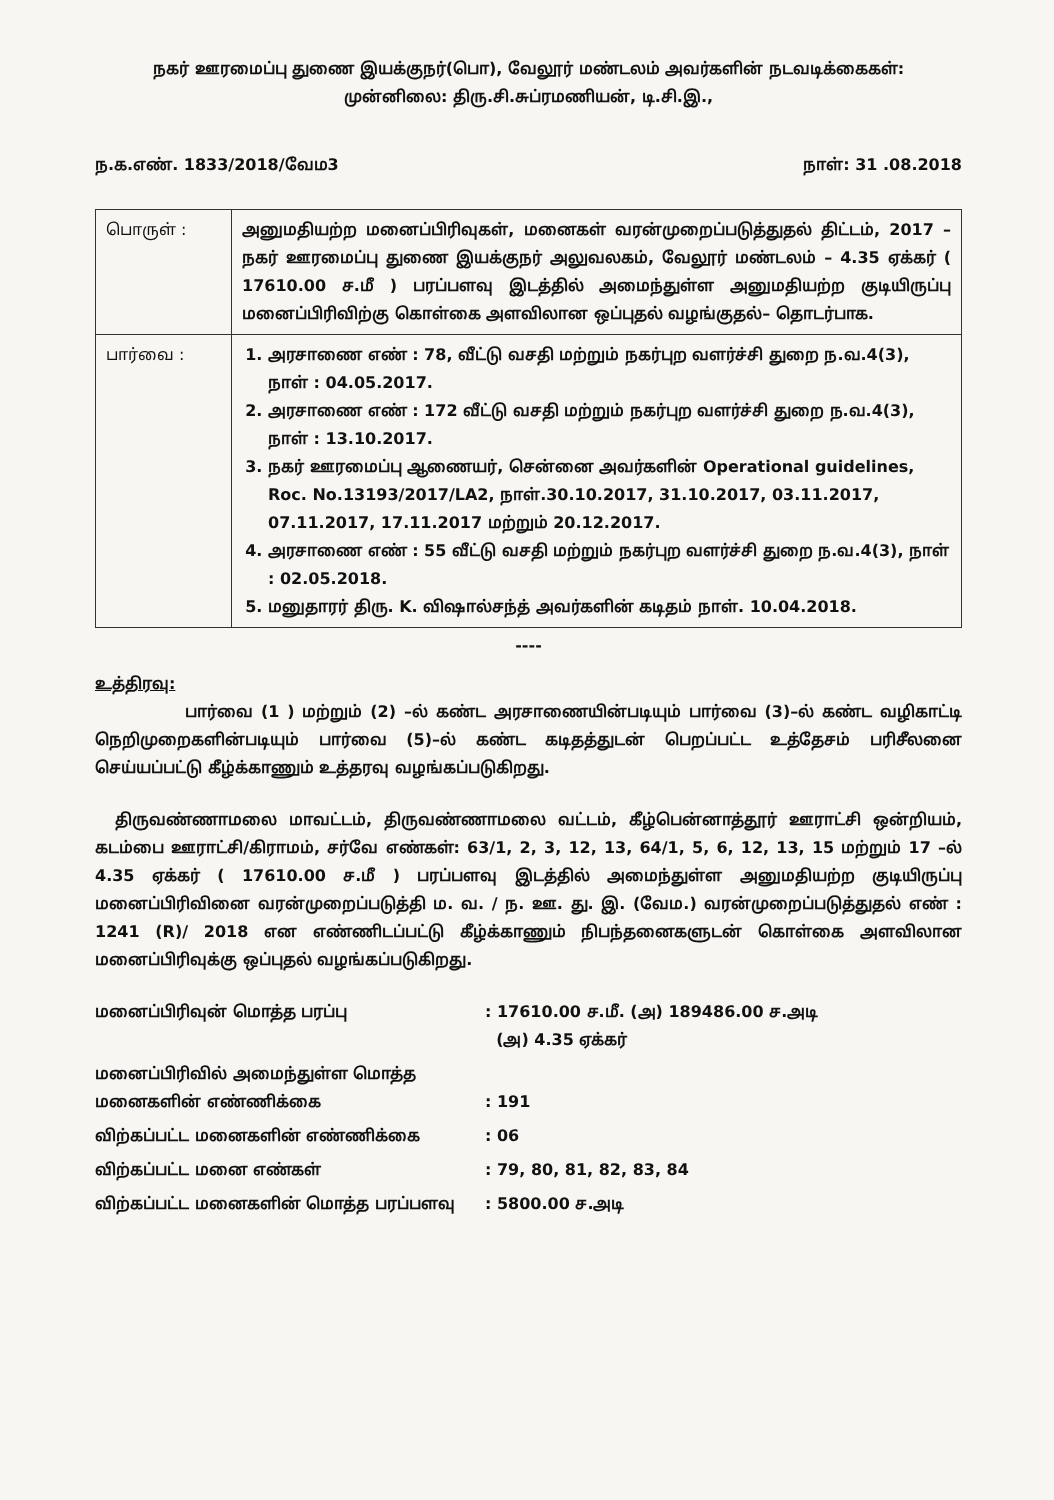நகர் ஊரமைப்பு துணை இயக்குநர்(பொ), வேலூர் மண்டலம் அவர்களின் நடவடிக்கைகள்:
முன்னிலை: திரு.சி.சுப்ரமணியன், டி.சி.இ.,
ந.க.எண். 1833/2018/வேம3 நாள்: 31 .08.2018
| பொருள் : | அனுமதியற்ற மனைப்பிரிவுகள், மனைகள் வரன்முறைப்படுத்துதல் திட்டம், 2017 – நகர் ஊரமைப்பு துணை இயக்குநர் அலுவலகம், வேலூர் மண்டலம் – 4.35 ஏக்கர் ( 17610.00 ச.மீ ) பரப்பளவு இடத்தில் அமைந்துள்ள அனுமதியற்ற குடியிருப்பு மனைப்பிரிவிற்கு கொள்கை அளவிலான ஒப்புதல் வழங்குதல்– தொடர்பாக. |
| பார்வை : | 1. அரசாணை எண் : 78, வீட்டு வசதி மற்றும் நகர்புற வளர்ச்சி துறை ந.வ.4(3), நாள் : 04.05.2017. 2. அரசாணை எண் : 172 வீட்டு வசதி மற்றும் நகர்புற வளர்ச்சி துறை ந.வ.4(3), நாள் : 13.10.2017. 3. நகர் ஊரமைப்பு ஆணையர், சென்னை அவர்களின் Operational guidelines, Roc. No.13193/2017/LA2, நாள்.30.10.2017, 31.10.2017, 03.11.2017, 07.11.2017, 17.11.2017 மற்றும் 20.12.2017. 4. அரசாணை எண் : 55 வீட்டு வசதி மற்றும் நகர்புற வளர்ச்சி துறை ந.வ.4(3), நாள் : 02.05.2018. 5. மனுதாரர் திரு. K. விஷால்சந்த் அவர்களின் கடிதம் நாள். 10.04.2018. |
----
உத்திரவு:
பார்வை (1 ) மற்றும் (2) –ல் கண்ட அரசாணையின்படியும் பார்வை (3)–ல் கண்ட வழிகாட்டி நெறிமுறைகளின்படியும் பார்வை (5)–ல் கண்ட கடிதத்துடன் பெறப்பட்ட உத்தேசம் பரிசீலனை செய்யப்பட்டு கீழ்க்காணும் உத்தரவு வழங்கப்படுகிறது.
திருவண்ணாமலை மாவட்டம், திருவண்ணாமலை வட்டம், கீழ்பென்னாத்தூர் ஊராட்சி ஒன்றியம், கடம்பை ஊராட்சி/கிராமம், சர்வே எண்கள்: 63/1, 2, 3, 12, 13, 64/1, 5, 6, 12, 13, 15 மற்றும் 17 –ல் 4.35 ஏக்கர் ( 17610.00 ச.மீ ) பரப்பளவு இடத்தில் அமைந்துள்ள அனுமதியற்ற குடியிருப்பு மனைப்பிரிவினை வரன்முறைப்படுத்தி ம. வ. / ந. ஊ. து. இ. (வேம.) வரன்முறைப்படுத்துதல் எண் : 1241 (R)/ 2018 என எண்ணிடப்பட்டு கீழ்க்காணும் நிபந்தனைகளுடன் கொள்கை அளவிலான மனைப்பிரிவுக்கு ஒப்புதல் வழங்கப்படுகிறது.
மனைப்பிரிவுன் மொத்த பரப்பு
: 17610.00 ச.மீ. (அ) 189486.00 ச.அடி
(அ) 4.35 ஏக்கர்
மனைப்பிரிவில் அமைந்துள்ள மொத்த
மனைகளின் எண்ணிக்கை
: 191
விற்கப்பட்ட மனைகளின் எண்ணிக்கை
: 06
விற்கப்பட்ட மனை எண்கள்
: 79, 80, 81, 82, 83, 84
விற்கப்பட்ட மனைகளின் மொத்த பரப்பளவு
: 5800.00 ச.அடி